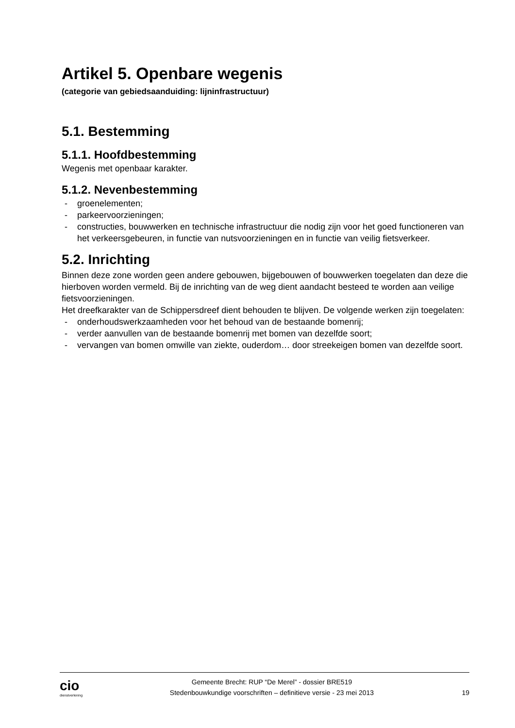Artikel 5. Openbare wegenis
(categorie van gebiedsaanduiding: lijninfrastructuur)
5.1. Bestemming
5.1.1. Hoofdbestemming
Wegenis met openbaar karakter.
5.1.2. Nevenbestemming
- groenelementen;
- parkeervoorzieningen;
- constructies, bouwwerken en technische infrastructuur die nodig zijn voor het goed functioneren van het verkeersgebeuren, in functie van nutsvoorzieningen en in functie van veilig fietsverkeer.
5.2. Inrichting
Binnen deze zone worden geen andere gebouwen, bijgebouwen of bouwwerken toegelaten dan deze die hierboven worden vermeld. Bij de inrichting van de weg dient aandacht besteed te worden aan veilige fietsvoorzieningen.
Het dreefkarakter van de Schippersdreef dient behouden te blijven. De volgende werken zijn toegelaten:
- onderhoudswerkzaamheden voor het behoud van de bestaande bomenrij;
- verder aanvullen van de bestaande bomenrij met bomen van dezelfde soort;
- vervangen van bomen omwille van ziekte, ouderdom… door streekeigen bomen van dezelfde soort.
cio
dienstverlening
Gemeente Brecht: RUP “De Merel” - dossier BRE519
Stedenbouwkundige voorschriften – definitieve versie - 23 mei 2013
19